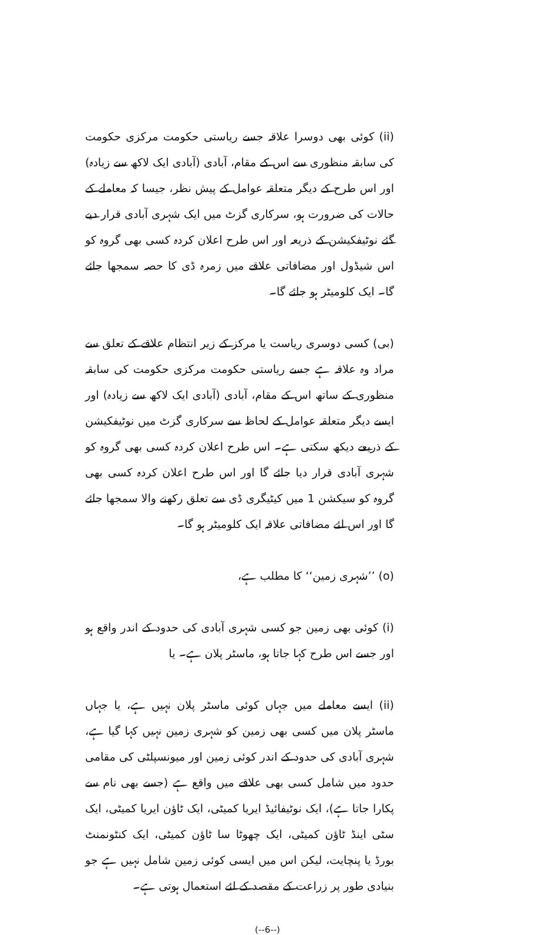(ii) کوئی بھی دوسرا علاقہ جسے ریاستی حکومت مرکزی حکومت کی سابقہ منظوری سے اس کے مقام، آبادی (آبادی ایک لاکھ سے زیادہ) اور اس طرح کے دیگر متعلقہ عوامل کے پیش نظر، جیسا کہ معاملے کے حالات کی ضرورت ہو، سرکاری گزٹ میں ایک شہری آبادی قرار دیے گئے نوٹیفکیشن کے ذریعہ اور اس طرح اعلان کردہ کسی بھی گروہ کو اس شیڈول اور مضافاتی علاقے میں زمرہ ڈی کا حصہ سمجھا جائے گا۔ ایک کلومیٹر ہو جائے گا۔
(بی) کسی دوسری ریاست یا مرکز کے زیر انتظام علاقے کے تعلق سے مراد وہ علاقہ ہے جسے ریاستی حکومت مرکزی حکومت کی سابقہ منظوری کے ساتھ اس کے مقام، آبادی (آبادی ایک لاکھ سے زیادہ) اور ایسے دیگر متعلقہ عوامل کے لحاظ سے سرکاری گزٹ میں نوٹیفکیشن کے ذریعے دیکھ سکتی ہے۔ اس طرح اعلان کردہ کسی بھی گروہ کو شہری آبادی قرار دیا جائے گا اور اس طرح اعلان کردہ کسی بھی گروہ کو سیکشن 1 میں کیٹیگری ڈی سے تعلق رکھنے والا سمجھا جائے گا اور اس لئے مضافاتی علاقہ ایک کلومیٹر ہو گا۔
(o) ’’شہری زمین‘‘ کا مطلب ہے،
(i) کوئی بھی زمین جو کسی شہری آبادی کی حدود کے اندر واقع ہو اور جسے اس طرح کہا جاتا ہو، ماسٹر پلان ہے۔ یا
(ii) ایسے معاملے میں جہاں کوئی ماسٹر پلان نہیں ہے، یا جہاں ماسٹر پلان میں کسی بھی زمین کو شہری زمین نہیں کہا گیا ہے، شہری آبادی کی حدود کے اندر کوئی زمین اور میونسپلٹی کی مقامی حدود میں شامل کسی بھی علاقے میں واقع ہے (جسے بھی نام سے پکارا جاتا ہے)، ایک نوٹیفائیڈ ایریا کمیٹی، ایک ٹاؤن ایریا کمیٹی، ایک سٹی اینڈ ٹاؤن کمیٹی، ایک چھوٹا سا ٹاؤن کمیٹی، ایک کنٹونمنٹ بورڈ یا پنچایت، لیکن اس میں ایسی کوئی زمین شامل نہیں ہے جو بنیادی طور پر زراعت کے مقصد کے لئے استعمال ہوتی ہے۔
(--6--)